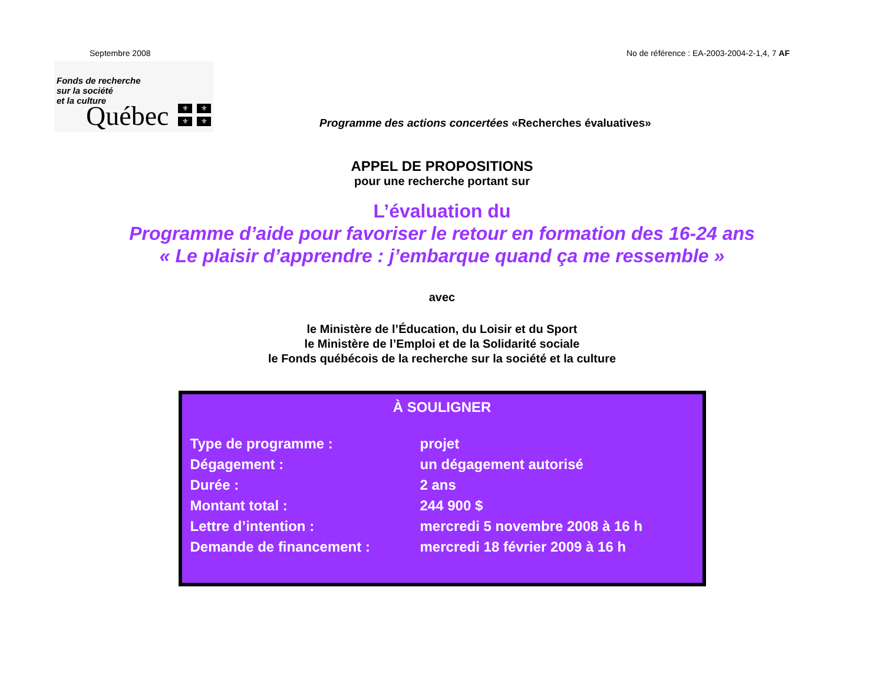Septembre 2008 No de référence : EA-2003-2004-2-1,4, 7 AF
Fonds de recherche
sur la société
et la culture
Québec ⚜ ⚜ ⚜ ⚜
Programme des actions concertées «Recherches évaluatives»
APPEL DE PROPOSITIONS
pour une recherche portant sur
L’évaluation du
Programme d’aide pour favoriser le retour en formation des 16-24 ans
« Le plaisir d’apprendre : j’embarque quand ça me ressemble »
avec
le Ministère de l’Éducation, du Loisir et du Sport
le Ministère de l’Emploi et de la Solidarité sociale
le Fonds québécois de la recherche sur la société et la culture
À SOULIGNER
| Type de programme : | projet |
| Dégagement : | un dégagement autorisé |
| Durée : | 2 ans |
| Montant total : | 244 900 $ |
| Lettre d’intention : | mercredi 5 novembre 2008 à 16 h |
| Demande de financement : | mercredi 18 février 2009 à 16 h |